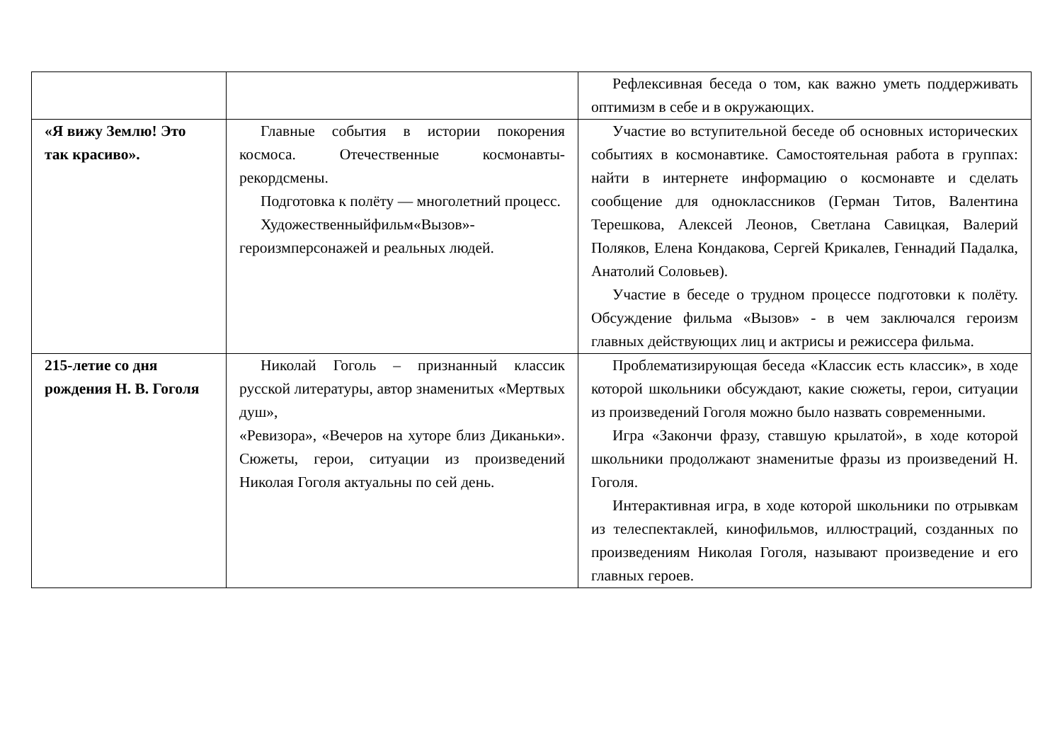| | | Рефлексивная беседа о том, как важно уметь поддерживать оптимизм в себе и в окружающих. |
| «Я вижу Землю! Это так красиво». | Главные события в истории покорения космоса. Отечественные космонавты-рекордсмены. Подготовка к полёту — многолетний процесс. Художественныйфильм«Вызов»-героизмперсонажей и реальных людей. | Участие во вступительной беседе об основных исторических событиях в космонавтике. Самостоятельная работа в группах: найти в интернете информацию о космонавте и сделать сообщение для одноклассников (Герман Титов, Валентина Терешкова, Алексей Леонов, Светлана Савицкая, Валерий Поляков, Елена Кондакова, Сергей Крикалев, Геннадий Падалка, Анатолий Соловьев). Участие в беседе о трудном процессе подготовки к полёту. Обсуждение фильма «Вызов» - в чем заключался героизм главных действующих лиц и актрисы и режиссера фильма. |
| 215-летие со дня рождения Н. В. Гоголя | Николай Гоголь – признанный классик русской литературы, автор знаменитых «Мертвых душ», «Ревизора», «Вечеров на хуторе близ Диканьки». Сюжеты, герои, ситуации из произведений Николая Гоголя актуальны по сей день. | Проблематизирующая беседа «Классик есть классик», в ходе которой школьники обсуждают, какие сюжеты, герои, ситуации из произведений Гоголя можно было назвать современными. Игра «Закончи фразу, ставшую крылатой», в ходе которой школьники продолжают знаменитые фразы из произведений Н. Гоголя. Интерактивная игра, в ходе которой школьники по отрывкам из телеспектаклей, кинофильмов, иллюстраций, созданных по произведениям Николая Гоголя, называют произведение и его главных героев. |